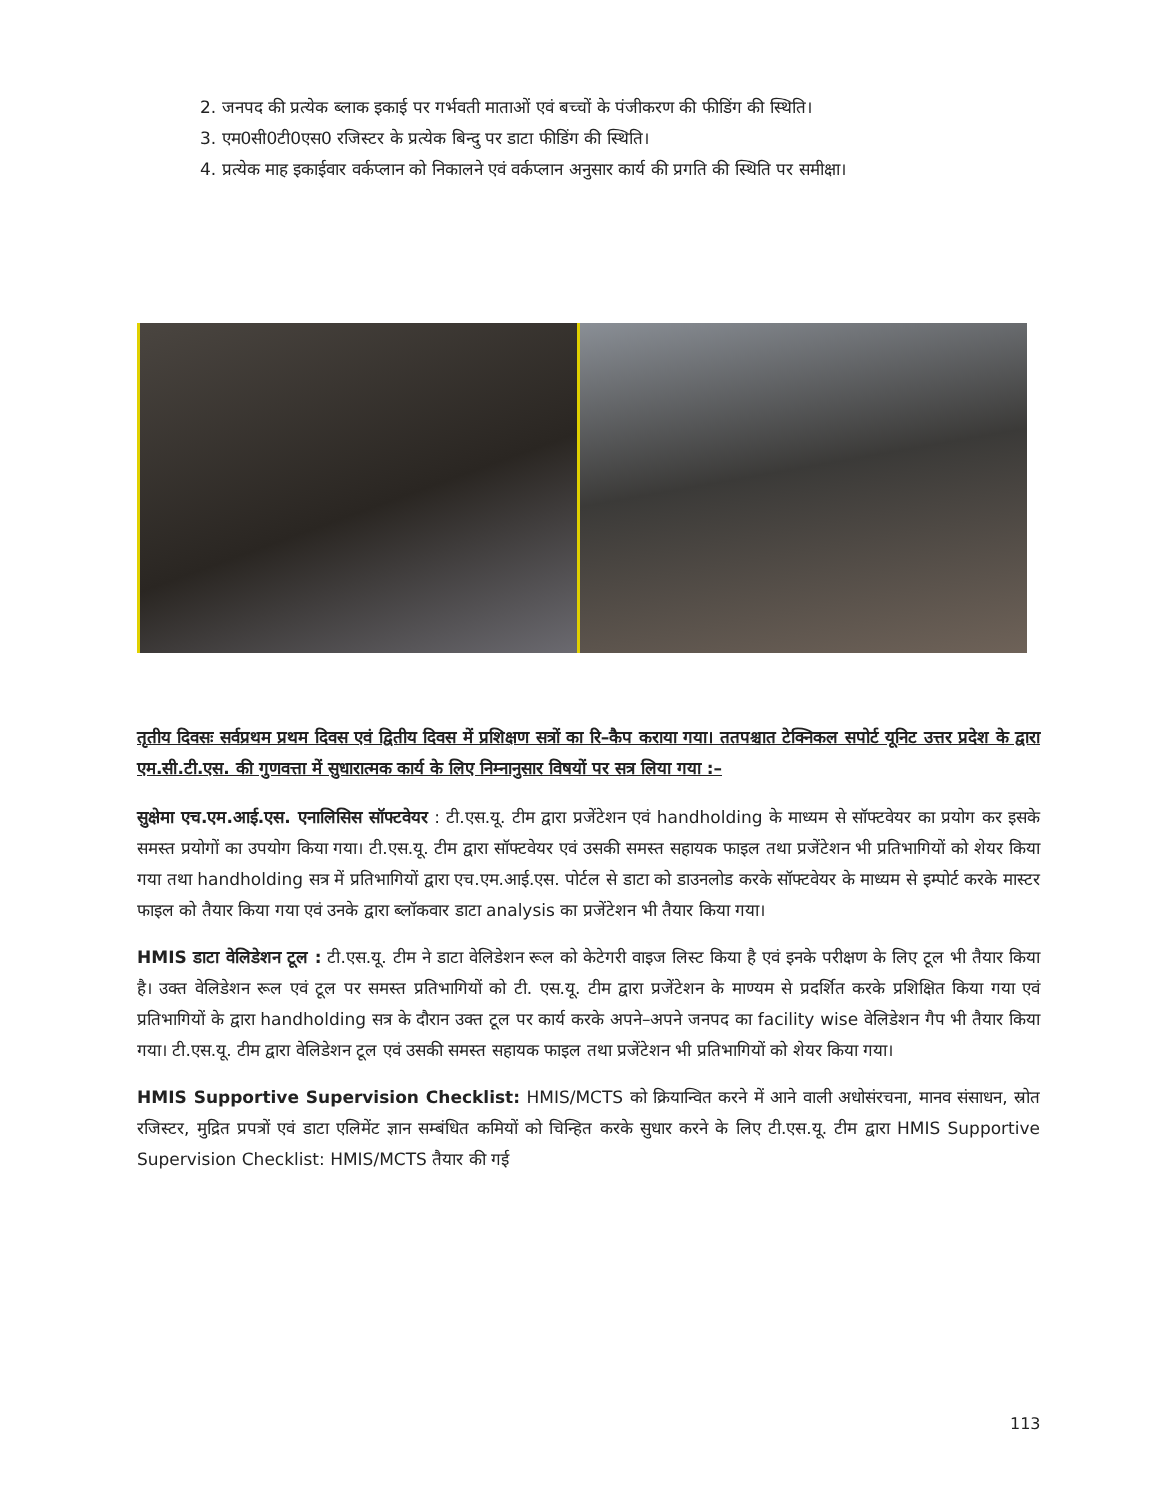2. जनपद की प्रत्येक ब्लाक इकाई पर गर्भवती माताओं एवं बच्चों के पंजीकरण की फीडिंग की स्थिति।
3. एम0सी0टी0एस0 रजिस्टर के प्रत्येक बिन्दु पर डाटा फीडिंग की स्थिति।
4. प्रत्येक माह इकाईवार वर्कप्लान को निकालने एवं वर्कप्लान अनुसार कार्य की प्रगति की स्थिति पर समीक्षा।
तृतीय दिवसः सर्वप्रथम प्रथम दिवस एवं द्वितीय दिवस में प्रशिक्षण सत्रों का रि–कैप कराया गया। ततपश्चात टेक्निकल सपोर्ट यूनिट उत्तर प्रदेश के द्वारा एम.सी.टी.एस. की गुणवत्ता में सुधारात्मक कार्य के लिए निम्नानुसार विषयों पर सत्र लिया गया :–
सुक्षेमा एच.एम.आई.एस. एनालिसिस सॉफ्टवेयर : टी.एस.यू. टीम द्वारा प्रजेंटेशन एवं handholding के माध्यम से सॉफ्टवेयर का प्रयोग कर इसके समस्त प्रयोगों का उपयोग किया गया। टी.एस.यू. टीम द्वारा सॉफ्टवेयर एवं उसकी समस्त सहायक फाइल तथा प्रजेंटेशन भी प्रतिभागियों को शेयर किया गया तथा handholding सत्र में प्रतिभागियों द्वारा एच.एम.आई.एस. पोर्टल से डाटा को डाउनलोड करके सॉफ्टवेयर के माध्यम से इम्पोर्ट करके मास्टर फाइल को तैयार किया गया एवं उनके द्वारा ब्लॉकवार डाटा analysis का प्रजेंटेशन भी तैयार किया गया।
HMIS डाटा वेलिडेशन टूल : टी.एस.यू. टीम ने डाटा वेलिडेशन रूल को केटेगरी वाइज लिस्ट किया है एवं इनके परीक्षण के लिए टूल भी तैयार किया है। उक्त वेलिडेशन रूल एवं टूल पर समस्त प्रतिभागियों को टी. एस.यू. टीम द्वारा प्रजेंटेशन के माण्यम से प्रदर्शित करके प्रशिक्षित किया गया एवं प्रतिभागियों के द्वारा handholding सत्र के दौरान उक्त टूल पर कार्य करके अपने–अपने जनपद का facility wise वेलिडेशन गैप भी तैयार किया गया। टी.एस.यू. टीम द्वारा वेलिडेशन टूल एवं उसकी समस्त सहायक फाइल तथा प्रजेंटेशन भी प्रतिभागियों को शेयर किया गया।
HMIS Supportive Supervision Checklist: HMIS/MCTS को क्रियान्वित करने में आने वाली अधोसंरचना, मानव संसाधन, स्रोत रजिस्टर, मुद्रित प्रपत्रों एवं डाटा एलिमेंट ज्ञान सम्बंधित कमियों को चिन्हित करके सुधार करने के लिए टी.एस.यू. टीम द्वारा HMIS Supportive Supervision Checklist: HMIS/MCTS तैयार की गई
113